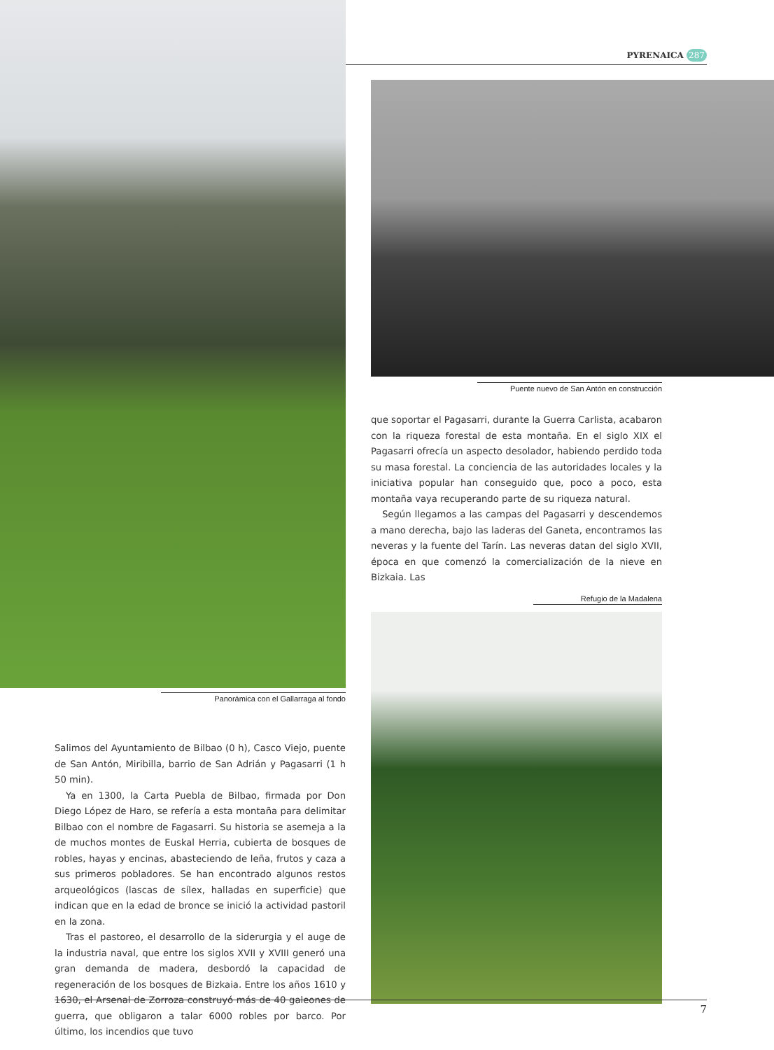PYRENAICA 287
Panorámica con el Gallarraga al fondo
Salimos del Ayuntamiento de Bilbao (0 h), Casco Viejo, puente de San Antón, Miribilla, barrio de San Adrián y Pagasarri (1 h 50 min).
Ya en 1300, la Carta Puebla de Bilbao, firmada por Don Diego López de Haro, se refería a esta montaña para delimitar Bilbao con el nombre de Fagasarri. Su historia se asemeja a la de muchos montes de Euskal Herria, cubierta de bosques de robles, hayas y encinas, abasteciendo de leña, frutos y caza a sus primeros pobladores. Se han encontrado algunos restos arqueológicos (lascas de sílex, halladas en superficie) que indican que en la edad de bronce se inició la actividad pastoril en la zona.
Tras el pastoreo, el desarrollo de la siderurgia y el auge de la industria naval, que entre los siglos XVII y XVIII generó una gran demanda de madera, desbordó la capacidad de regeneración de los bosques de Bizkaia. Entre los años 1610 y 1630, el Arsenal de Zorroza construyó más de 40 galeones de guerra, que obligaron a talar 6000 robles por barco. Por último, los incendios que tuvo
Puente nuevo de San Antón en construcción
que soportar el Pagasarri, durante la Guerra Carlista, acabaron con la riqueza forestal de esta montaña. En el siglo XIX el Pagasarri ofrecía un aspecto desolador, habiendo perdido toda su masa forestal. La conciencia de las autoridades locales y la iniciativa popular han conseguido que, poco a poco, esta montaña vaya recuperando parte de su riqueza natural.
Según llegamos a las campas del Pagasarri y descendemos a mano derecha, bajo las laderas del Ganeta, encontramos las neveras y la fuente del Tarín. Las neveras datan del siglo XVII, época en que comenzó la comercialización de la nieve en Bizkaia. Las
Refugio de la Madalena
7